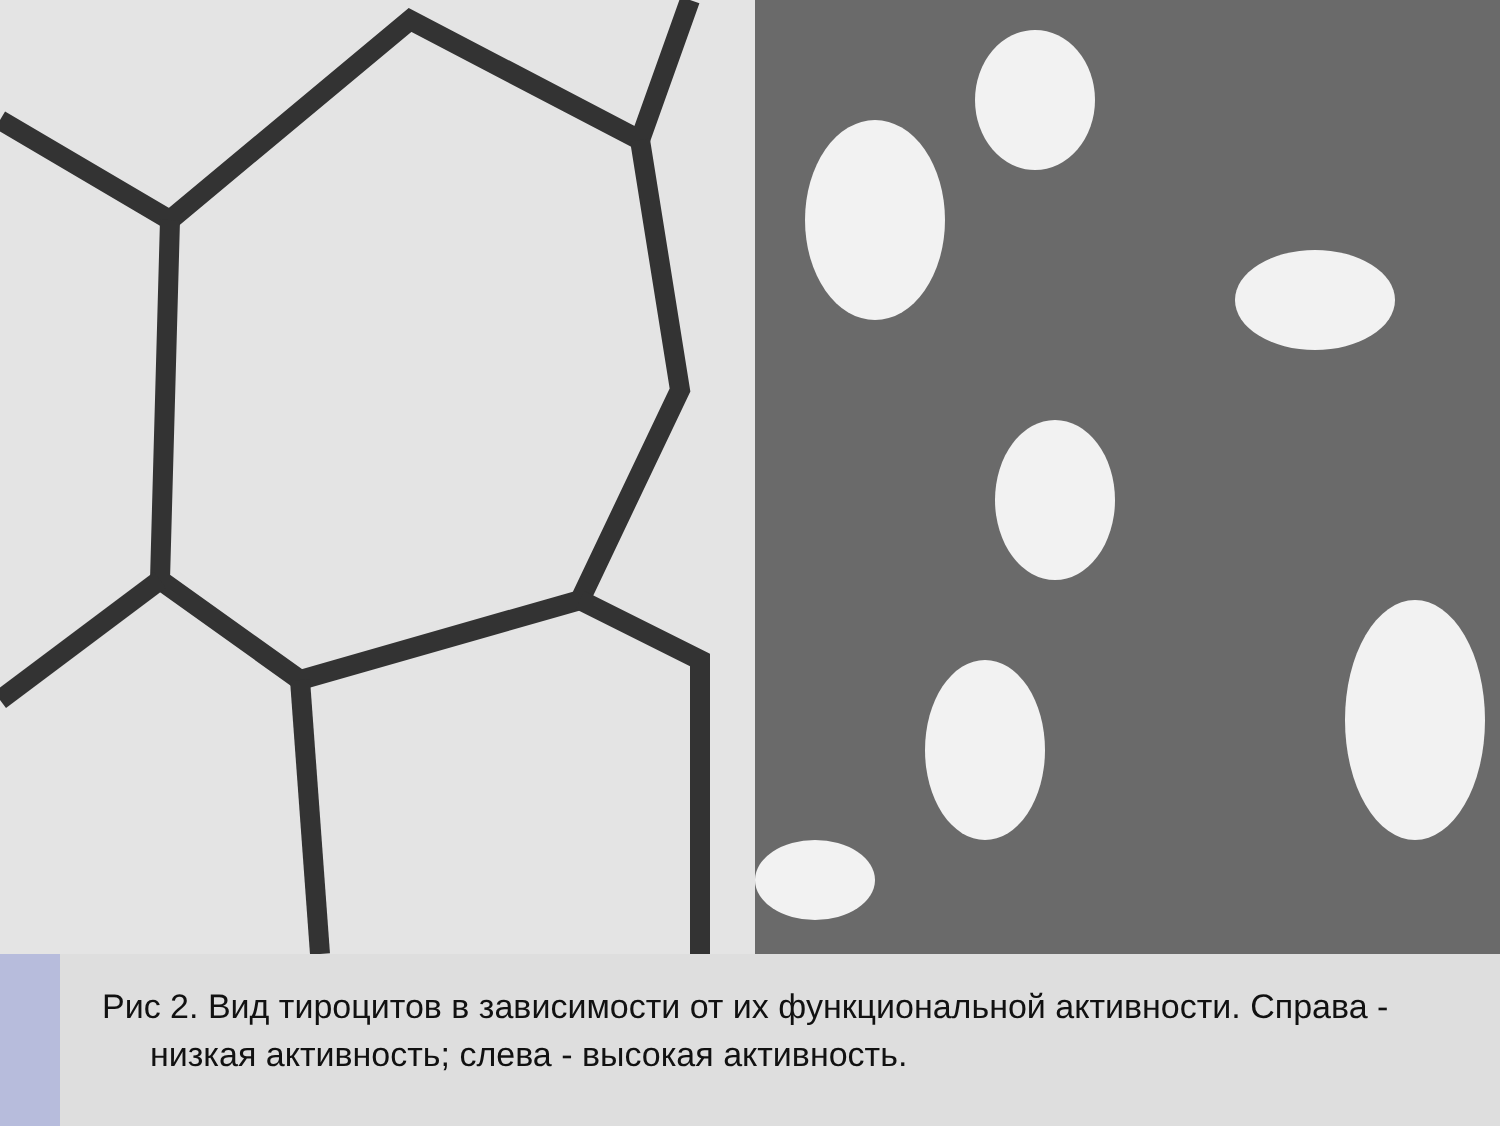Рис 2. Вид тироцитов в зависимости от их функциональной активности. Справа - низкая активность; слева - высокая активность.